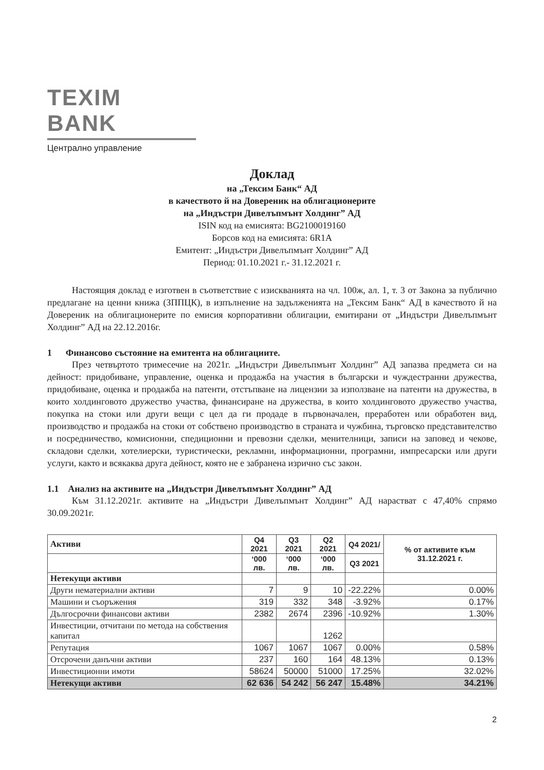TEXIM BANK
Централно управление
Доклад
на „Тексим Банк“ АД
в качеството й на Довереник на облигационерите
на „Индъстри Дивелъпмънт Холдинг” АД
ISIN код на емисията: BG2100019160
Борсов код на емисията: 6R1A
Емитент: „Индъстри Дивелъпмънт Холдинг” АД
Период: 01.10.2021 г.- 31.12.2021 г.
Настоящия доклад е изготвен в съответствие с изискванията на чл. 100ж, ал. 1, т. 3 от Закона за публично предлагане на ценни книжа (ЗППЦК), в изпълнение на задълженията на „Тексим Банк“ АД в качеството й на Довереник на облигационерите по емисия корпоративни облигации, емитирани от „Индъстри Дивелъпмънт Холдинг” АД на 22.12.2016г.
1 Финансово състояние на емитента на облигациите.
През четвъртото тримесечие на 2021г. „Индъстри Дивелъпмънт Холдинг” АД запазва предмета си на дейност: придобиване, управление, оценка и продажба на участия в български и чуждестранни дружества, придобиване, оценка и продажба на патенти, отстъпване на лицензии за използване на патенти на дружества, в които холдинговото дружество участва, финансиране на дружества, в които холдинговото дружество участва, покупка на стоки или други вещи с цел да ги продаде в първоначален, преработен или обработен вид, производство и продажба на стоки от собствено производство в страната и чужбина, търговско представителство и посредничество, комисионни, спедиционни и превозни сделки, менителници, записи на заповед и чекове, складови сделки, хотелиерски, туристически, рекламни, информационни, програмни, импресарски или други услуги, както и всякаква друга дейност, която не е забранена изрично със закон.
1.1 Анализ на активите на „Индъстри Дивелъпмънт Холдинг” АД
Към 31.12.2021г. активите на „Индъстри Дивелъпмънт Холдинг” АД нарастват с 47,40% спрямо 30.09.2021г.
| Активи | Q4 2021 | Q3 2021 | Q2 2021 | Q4 2021/ | % от активите към 31.12.2021 г. |
| --- | --- | --- | --- | --- | --- |
| | ‘000 лв. | ‘000 лв. | ‘000 лв. | Q3 2021 | |
| Нетекущи активи | | | | | |
| Други нематериални активи | 7 | 9 | 10 | -22.22% | 0.00% |
| Машини и съоръжения | 319 | 332 | 348 | -3.92% | 0.17% |
| Дългосрочни финансови активи | 2382 | 2674 | 2396 | -10.92% | 1.30% |
| Инвестиции, отчитани по метода на собствения капитал | | | 1262 | | |
| Репутация | 1067 | 1067 | 1067 | 0.00% | 0.58% |
| Отсрочени данъчни активи | 237 | 160 | 164 | 48.13% | 0.13% |
| Инвестиционни имоти | 58624 | 50000 | 51000 | 17.25% | 32.02% |
| Нетекущи активи | 62 636 | 54 242 | 56 247 | 15.48% | 34.21% |
2